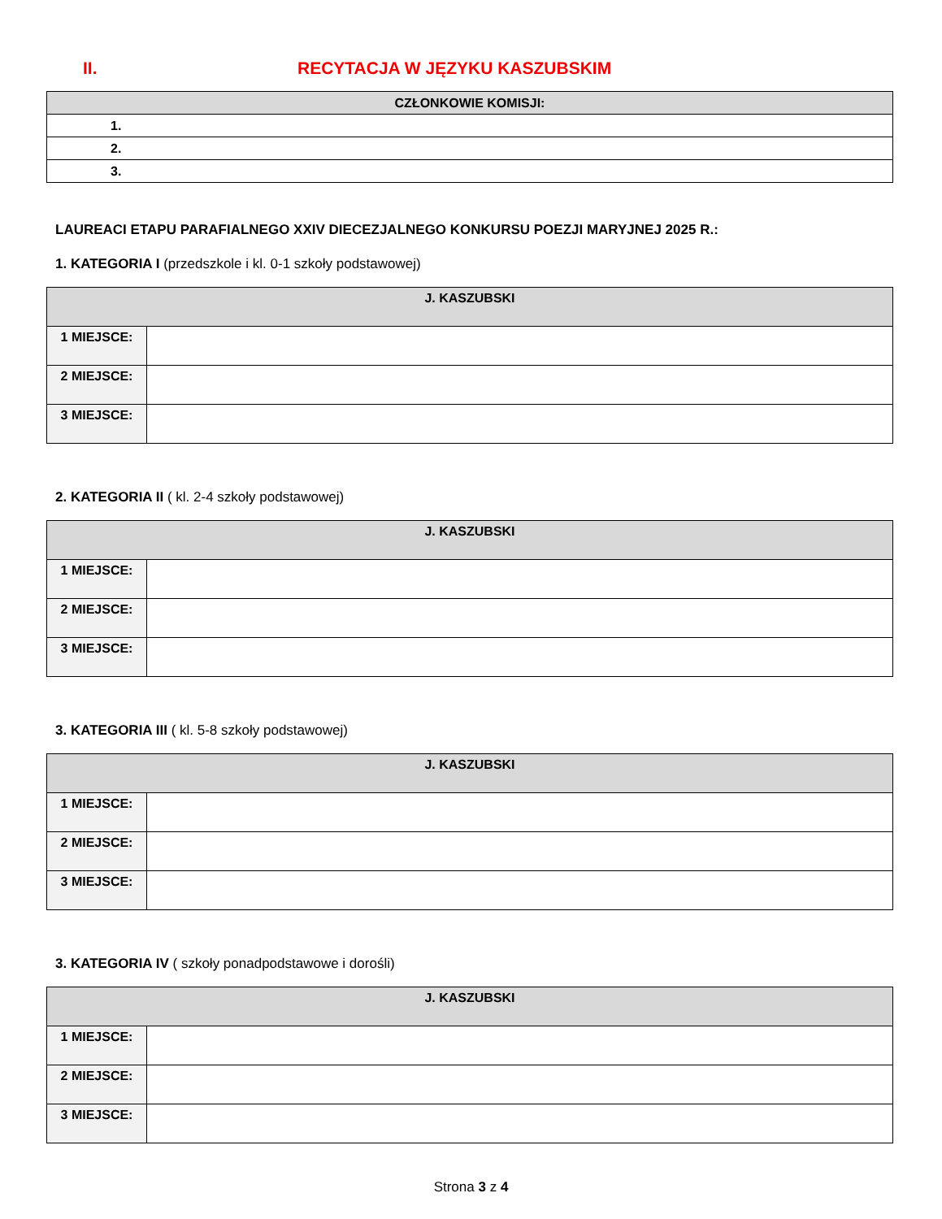II. RECYTACJA W JĘZYKU KASZUBSKIM
| CZŁONKOWIE KOMISJI: |
| --- |
| 1. |
| 2. |
| 3. |
LAUREACI ETAPU PARAFIALNEGO XXIV DIECEZJALNEGO KONKURSU POEZJI MARYJNEJ 2025 R.:
1. KATEGORIA I (przedszkole i kl. 0-1 szkoły podstawowej)
| J. KASZUBSKI | |
| --- | --- |
| 1 MIEJSCE: | |
| 2 MIEJSCE: | |
| 3 MIEJSCE: | |
2. KATEGORIA II ( kl. 2-4 szkoły podstawowej)
| J. KASZUBSKI | |
| --- | --- |
| 1 MIEJSCE: | |
| 2 MIEJSCE: | |
| 3 MIEJSCE: | |
3. KATEGORIA III ( kl. 5-8 szkoły podstawowej)
| J. KASZUBSKI | |
| --- | --- |
| 1 MIEJSCE: | |
| 2 MIEJSCE: | |
| 3 MIEJSCE: | |
3. KATEGORIA IV ( szkoły ponadpodstawowe i dorośli)
| J. KASZUBSKI | |
| --- | --- |
| 1 MIEJSCE: | |
| 2 MIEJSCE: | |
| 3 MIEJSCE: | |
Strona 3 z 4